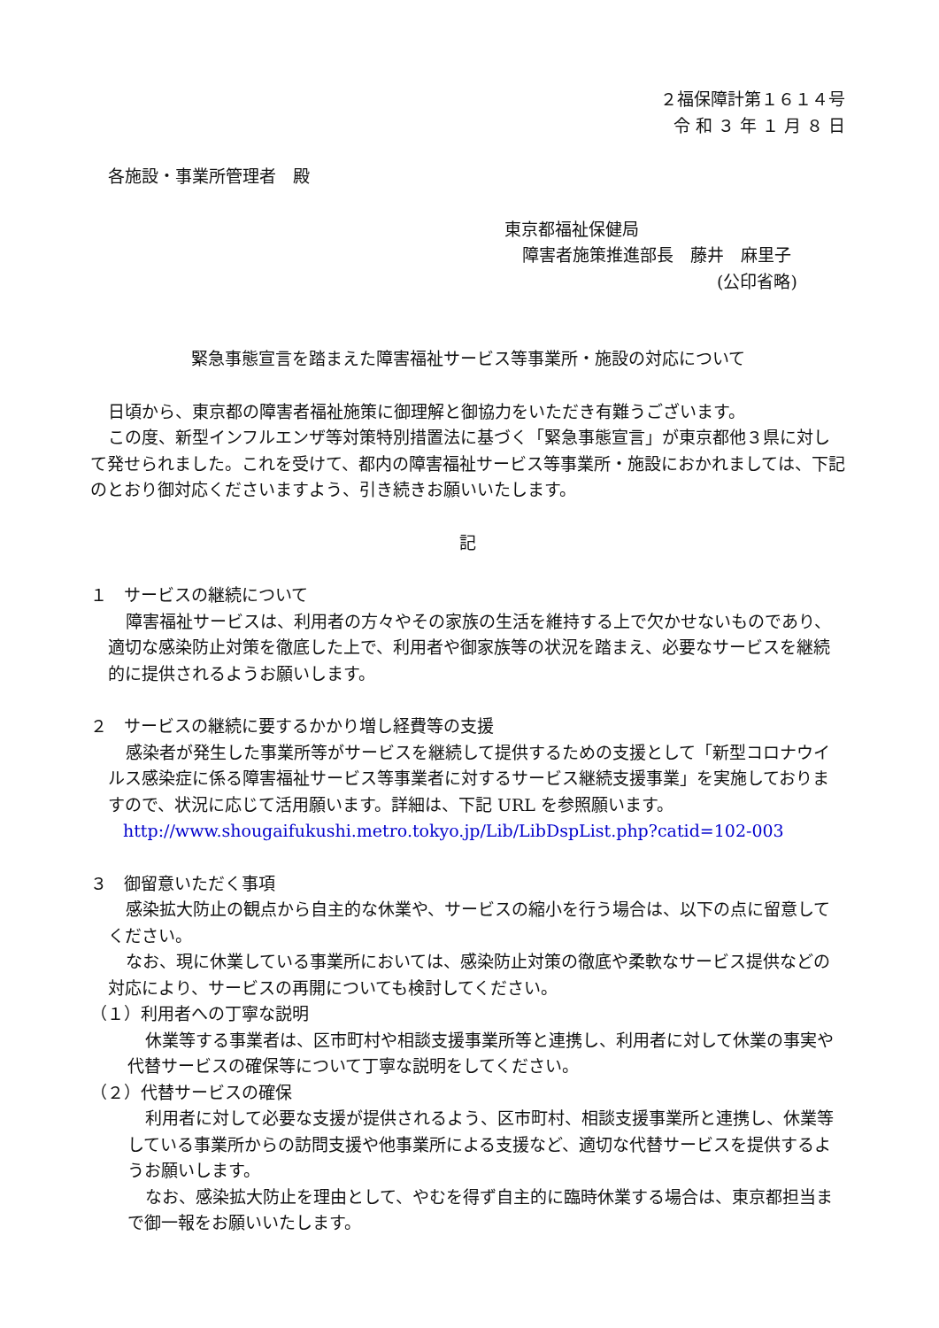２福保障計第１６１４号
令 和 ３ 年 １ 月 ８ 日
各施設・事業所管理者　殿
東京都福祉保健局
障害者施策推進部長　藤井　麻里子
(公印省略)
緊急事態宣言を踏まえた障害福祉サービス等事業所・施設の対応について
日頃から、東京都の障害者福祉施策に御理解と御協力をいただき有難うございます。
この度、新型インフルエンザ等対策特別措置法に基づく「緊急事態宣言」が東京都他３県に対して発せられました。これを受けて、都内の障害福祉サービス等事業所・施設におかれましては、下記のとおり御対応くださいますよう、引き続きお願いいたします。
記
１　サービスの継続について
障害福祉サービスは、利用者の方々やその家族の生活を維持する上で欠かせないものであり、適切な感染防止対策を徹底した上で、利用者や御家族等の状況を踏まえ、必要なサービスを継続的に提供されるようお願いします。
２　サービスの継続に要するかかり増し経費等の支援
感染者が発生した事業所等がサービスを継続して提供するための支援として「新型コロナウイルス感染症に係る障害福祉サービス等事業者に対するサービス継続支援事業」を実施しておりますので、状況に応じて活用願います。詳細は、下記 URL を参照願います。
http://www.shougaifukushi.metro.tokyo.jp/Lib/LibDspList.php?catid=102-003
３　御留意いただく事項
感染拡大防止の観点から自主的な休業や、サービスの縮小を行う場合は、以下の点に留意してください。
なお、現に休業している事業所においては、感染防止対策の徹底や柔軟なサービス提供などの対応により、サービスの再開についても検討してください。
（１）利用者への丁寧な説明
休業等する事業者は、区市町村や相談支援事業所等と連携し、利用者に対して休業の事実や代替サービスの確保等について丁寧な説明をしてください。
（２）代替サービスの確保
利用者に対して必要な支援が提供されるよう、区市町村、相談支援事業所と連携し、休業等している事業所からの訪問支援や他事業所による支援など、適切な代替サービスを提供するようお願いします。
なお、感染拡大防止を理由として、やむを得ず自主的に臨時休業する場合は、東京都担当まで御一報をお願いいたします。